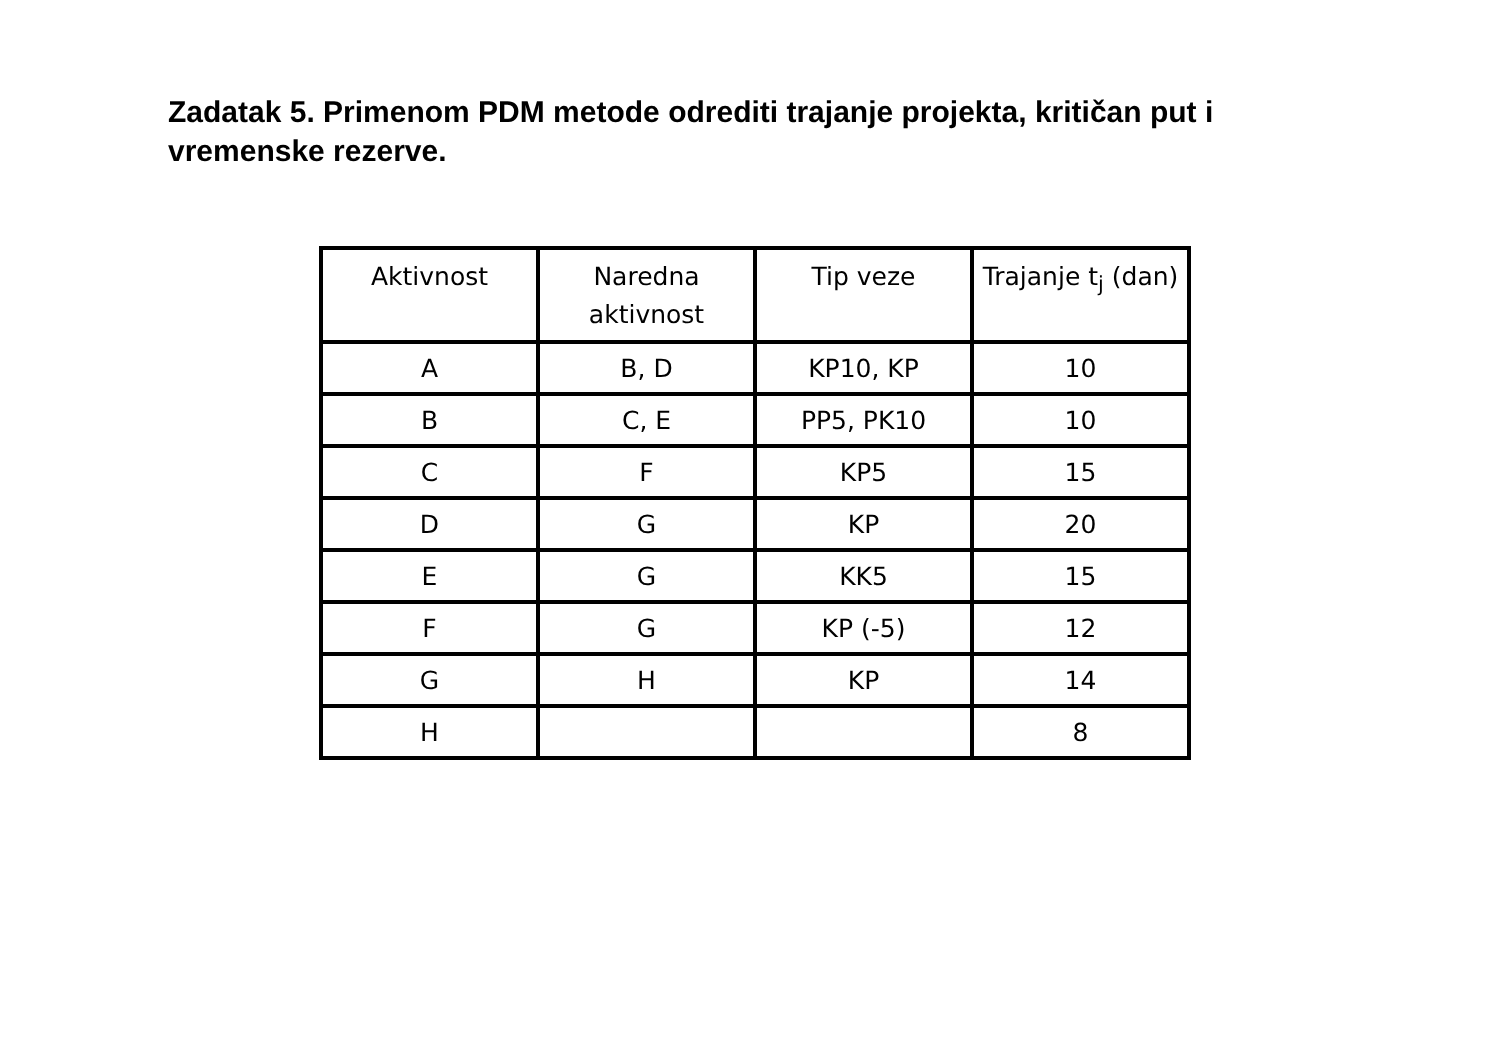Zadatak 5. Primenom PDM metode odrediti trajanje projekta, kritičan put i vremenske rezerve.
| Aktivnost | Naredna aktivnost | Tip veze | Trajanje t<sub>j</sub> (dan) |
| --- | --- | --- | --- |
| A | B, D | KP10, KP | 10 |
| B | C, E | PP5, PK10 | 10 |
| C | F | KP5 | 15 |
| D | G | KP | 20 |
| E | G | KK5 | 15 |
| F | G | KP (-5) | 12 |
| G | H | KP | 14 |
| H | | | 8 |